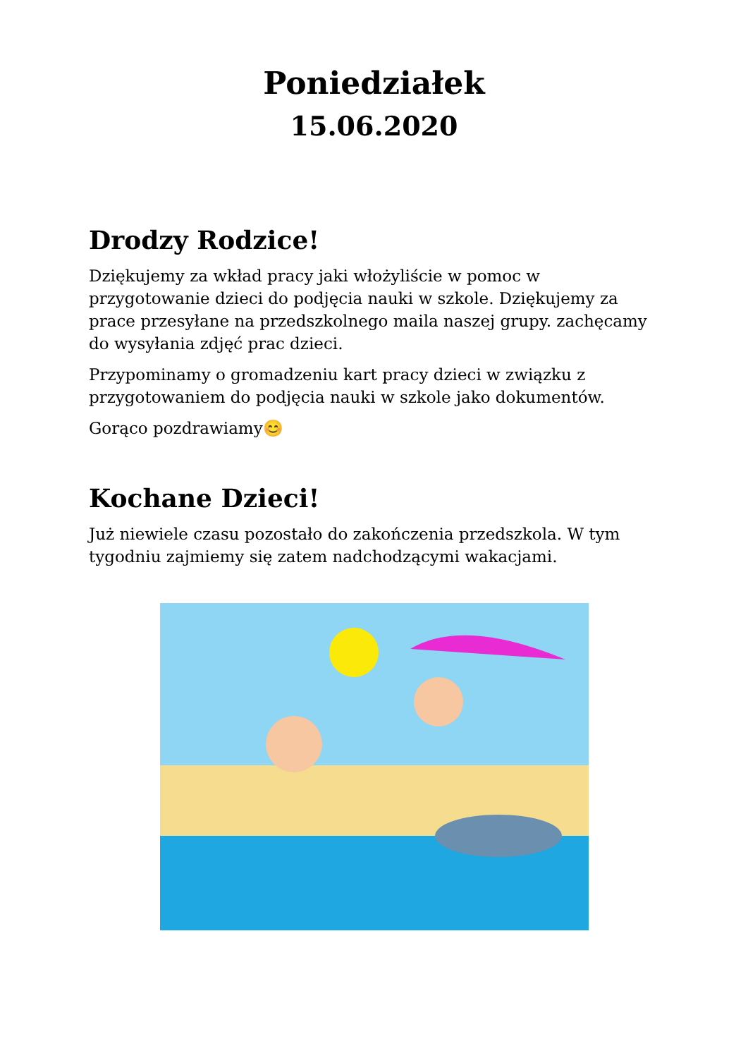Poniedziałek
15.06.2020
Drodzy Rodzice!
Dziękujemy za wkład pracy jaki włożyliście w pomoc w przygotowanie dzieci do podjęcia nauki w szkole. Dziękujemy za prace przesyłane na przedszkolnego maila naszej grupy. zachęcamy do wysyłania zdjęć prac dzieci.
Przypominamy o gromadzeniu kart pracy dzieci w związku z przygotowaniem do podjęcia nauki w szkole jako dokumentów.
Gorąco pozdrawiamy😊
Kochane Dzieci!
Już niewiele czasu pozostało do zakończenia przedszkola. W tym tygodniu zajmiemy się zatem nadchodzącymi wakacjami.